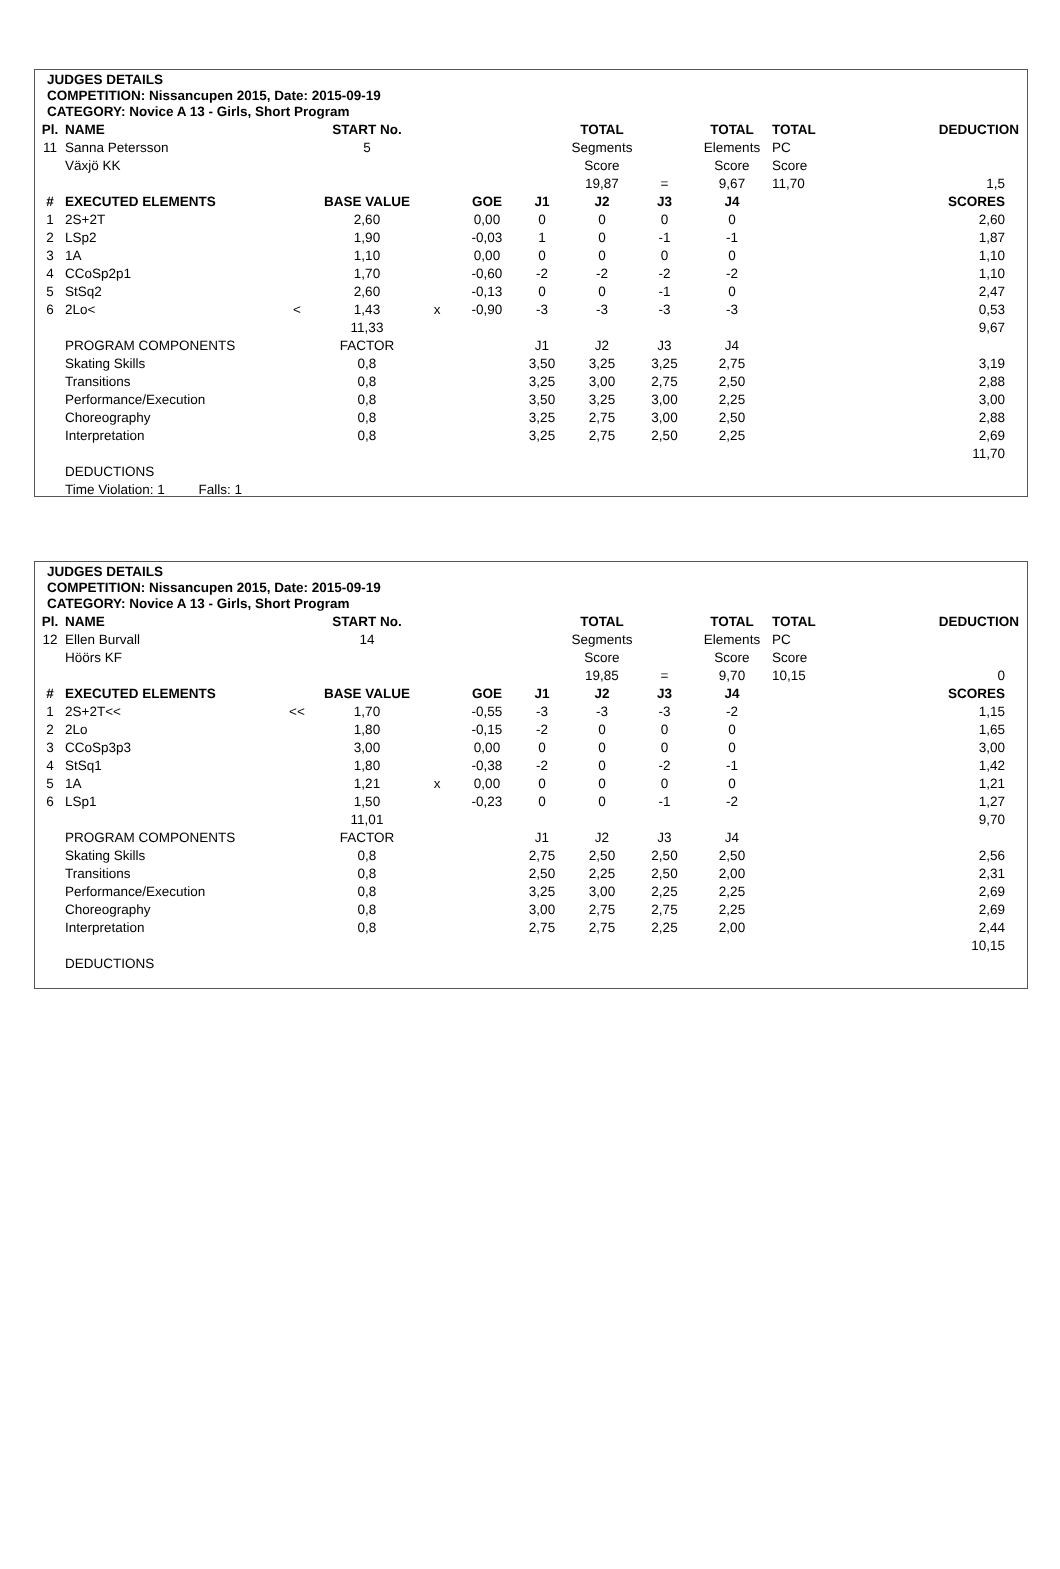JUDGES DETAILS
COMPETITION: Nissancupen 2015, Date: 2015-09-19
CATEGORY: Novice A 13 - Girls, Short Program
| Pl. | NAME | | START No. | | | | TOTAL | | TOTAL | TOTAL | DEDUCTION |
| 11 | Sanna Petersson | | 5 | | | | Segments | | Elements | PC | |
| | Växjö KK | | | | | | Score | | Score | Score | |
| | | | | | | | 19,87 | = | 9,67 | 11,70 | 1,5 |
| # | EXECUTED ELEMENTS | | BASE VALUE | | GOE | J1 | J2 | J3 | J4 | | SCORES |
| 1 | 2S+2T | | 2,60 | | 0,00 | 0 | 0 | 0 | 0 | | 2,60 |
| 2 | LSp2 | | 1,90 | | -0,03 | 1 | 0 | -1 | -1 | | 1,87 |
| 3 | 1A | | 1,10 | | 0,00 | 0 | 0 | 0 | 0 | | 1,10 |
| 4 | CCoSp2p1 | | 1,70 | | -0,60 | -2 | -2 | -2 | -2 | | 1,10 |
| 5 | StSq2 | | 2,60 | | -0,13 | 0 | 0 | -1 | 0 | | 2,47 |
| 6 | 2Lo< | < | 1,43 | x | -0,90 | -3 | -3 | -3 | -3 | | 0,53 |
| | | | 11,33 | | | | | | | | 9,67 |
| | PROGRAM COMPONENTS | | FACTOR | | | J1 | J2 | J3 | J4 | | |
| | Skating Skills | | 0,8 | | | 3,50 | 3,25 | 3,25 | 2,75 | | 3,19 |
| | Transitions | | 0,8 | | | 3,25 | 3,00 | 2,75 | 2,50 | | 2,88 |
| | Performance/Execution | | 0,8 | | | 3,50 | 3,25 | 3,00 | 2,25 | | 3,00 |
| | Choreography | | 0,8 | | | 3,25 | 2,75 | 3,00 | 2,50 | | 2,88 |
| | Interpretation | | 0,8 | | | 3,25 | 2,75 | 2,50 | 2,25 | | 2,69 |
| | | | | | | | | | | | 11,70 |
| | DEDUCTIONS | | | | | | | | | | |
| | Time Violation: 1 Falls: 1 | | | | | | | | | | |
JUDGES DETAILS
COMPETITION: Nissancupen 2015, Date: 2015-09-19
CATEGORY: Novice A 13 - Girls, Short Program
| Pl. | NAME | | START No. | | | | TOTAL | | TOTAL | TOTAL | DEDUCTION |
| 12 | Ellen Burvall | | 14 | | | | Segments | | Elements | PC | |
| | Höörs KF | | | | | | Score | | Score | Score | |
| | | | | | | | 19,85 | = | 9,70 | 10,15 | 0 |
| # | EXECUTED ELEMENTS | | BASE VALUE | | GOE | J1 | J2 | J3 | J4 | | SCORES |
| 1 | 2S+2T<< | << | 1,70 | | -0,55 | -3 | -3 | -3 | -2 | | 1,15 |
| 2 | 2Lo | | 1,80 | | -0,15 | -2 | 0 | 0 | 0 | | 1,65 |
| 3 | CCoSp3p3 | | 3,00 | | 0,00 | 0 | 0 | 0 | 0 | | 3,00 |
| 4 | StSq1 | | 1,80 | | -0,38 | -2 | 0 | -2 | -1 | | 1,42 |
| 5 | 1A | | 1,21 | x | 0,00 | 0 | 0 | 0 | 0 | | 1,21 |
| 6 | LSp1 | | 1,50 | | -0,23 | 0 | 0 | -1 | -2 | | 1,27 |
| | | | 11,01 | | | | | | | | 9,70 |
| | PROGRAM COMPONENTS | | FACTOR | | | J1 | J2 | J3 | J4 | | |
| | Skating Skills | | 0,8 | | | 2,75 | 2,50 | 2,50 | 2,50 | | 2,56 |
| | Transitions | | 0,8 | | | 2,50 | 2,25 | 2,50 | 2,00 | | 2,31 |
| | Performance/Execution | | 0,8 | | | 3,25 | 3,00 | 2,25 | 2,25 | | 2,69 |
| | Choreography | | 0,8 | | | 3,00 | 2,75 | 2,75 | 2,25 | | 2,69 |
| | Interpretation | | 0,8 | | | 2,75 | 2,75 | 2,25 | 2,00 | | 2,44 |
| | | | | | | | | | | | 10,15 |
| | DEDUCTIONS | | | | | | | | | | |